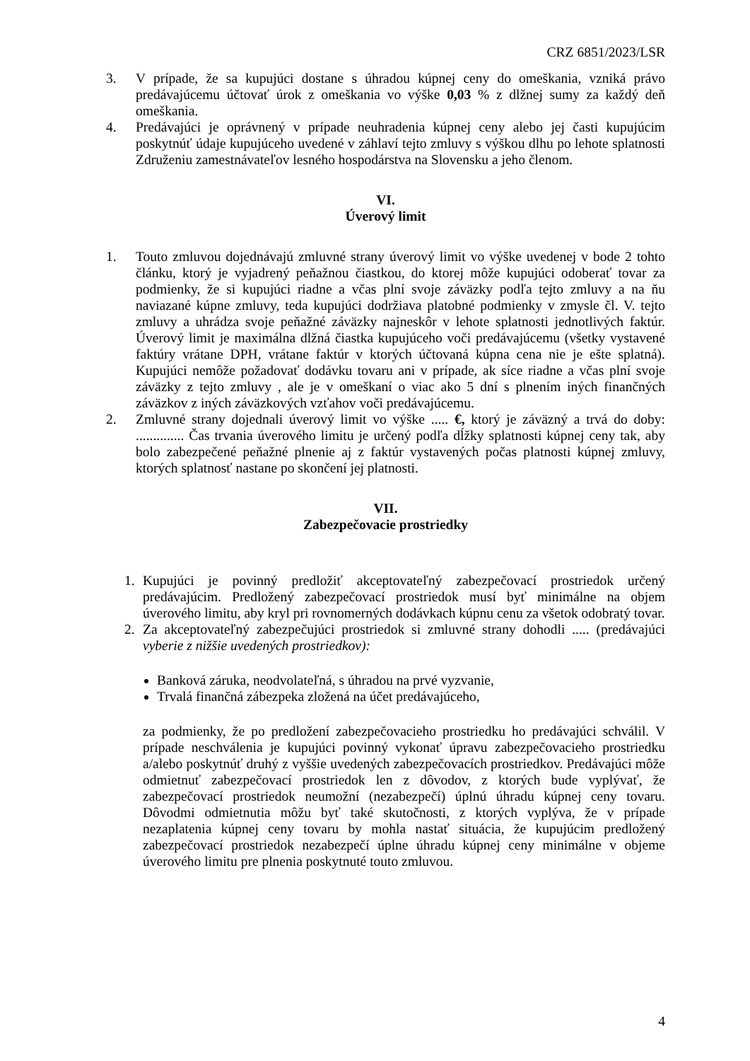CRZ 6851/2023/LSR
3. V prípade, že sa kupujúci dostane s úhradou kúpnej ceny do omeškania, vzniká právo predávajúcemu účtovať úrok z omeškania vo výške 0,03 % z dlžnej sumy za každý deň omeškania.
4. Predávajúci je oprávnený v prípade neuhradenia kúpnej ceny alebo jej časti kupujúcim poskytnúť údaje kupujúceho uvedené v záhlaví tejto zmluvy s výškou dlhu po lehote splatnosti Združeniu zamestnávateľov lesného hospodárstva na Slovensku a jeho členom.
VI.
Úverový limit
1. Touto zmluvou dojednávajú zmluvné strany úverový limit vo výške uvedenej v bode 2 tohto článku, ktorý je vyjadrený peňažnou čiastkou, do ktorej môže kupujúci odoberať tovar za podmienky, že si kupujúci riadne a včas plní svoje záväzky podľa tejto zmluvy a na ňu naviazané kúpne zmluvy, teda kupujúci dodržiava platobné podmienky v zmysle čl. V. tejto zmluvy a uhrádza svoje peňažné záväzky najneskôr v lehote splatnosti jednotlivých faktúr. Úverový limit je maximálna dlžná čiastka kupujúceho voči predávajúcemu (všetky vystavené faktúry vrátane DPH, vrátane faktúr v ktorých účtovaná kúpna cena nie je ešte splatná). Kupujúci nemôže požadovať dodávku tovaru ani v prípade, ak síce riadne a včas plní svoje záväzky z tejto zmluvy , ale je v omeškaní o viac ako 5 dní s plnením iných finančných záväzkov z iných záväzkových vzťahov voči predávajúcemu.
2. Zmluvné strany dojednali úverový limit vo výške ..... €, ktorý je záväzný a trvá do doby: .............. Čas trvania úverového limitu je určený podľa dĺžky splatnosti kúpnej ceny tak, aby bolo zabezpečené peňažné plnenie aj z faktúr vystavených počas platnosti kúpnej zmluvy, ktorých splatnosť nastane po skončení jej platnosti.
VII.
Zabezpečovacie prostriedky
1. Kupujúci je povinný predložiť akceptovateľný zabezpečovací prostriedok určený predávajúcim. Predložený zabezpečovací prostriedok musí byť minimálne na objem úverového limitu, aby kryl pri rovnomerných dodávkach kúpnu cenu za všetok odobratý tovar.
2. Za akceptovateľný zabezpečujúci prostriedok si zmluvné strany dohodli ..... (predávajúci vyberie z nižšie uvedených prostriedkov):
Banková záruka, neodvolateľná, s úhradou na prvé vyzvanie,
Trvalá finančná zábezpeka zložená na účet predávajúceho,
za podmienky, že po predložení zabezpečovacieho prostriedku ho predávajúci schválil. V prípade neschválenia je kupujúci povinný vykonať úpravu zabezpečovacieho prostriedku a/alebo poskytnúť druhý z vyššie uvedených zabezpečovacích prostriedkov. Predávajúci môže odmietnuť zabezpečovací prostriedok len z dôvodov, z ktorých bude vyplývať, že zabezpečovací prostriedok neumožní (nezabezpečí) úplnú úhradu kúpnej ceny tovaru. Dôvodmi odmietnutia môžu byť také skutočnosti, z ktorých vyplýva, že v prípade nezaplatenia kúpnej ceny tovaru by mohla nastať situácia, že kupujúcim predložený zabezpečovací prostriedok nezabezpečí úplne úhradu kúpnej ceny minimálne v objeme úverového limitu pre plnenia poskytnuté touto zmluvou.
4